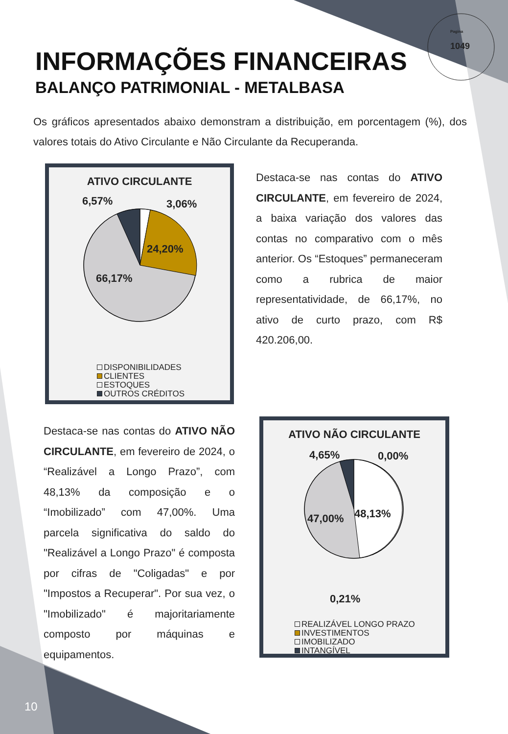Pagina
1049
INFORMAÇÕES FINANCEIRAS
BALANÇO PATRIMONIAL - METALBASA
Os gráficos apresentados abaixo demonstram a distribuição, em porcentagem (%), dos valores totais do Ativo Circulante e Não Circulante da Recuperanda.
ATIVO CIRCULANTE
6,57% 3,06%
24,20%
66,17%
DISPONIBILIDADES
CLIENTES
ESTOQUES
OUTROS CRÉDITOS
Destaca-se nas contas do ATIVO CIRCULANTE, em fevereiro de 2024, a baixa variação dos valores das contas no comparativo com o mês anterior. Os “Estoques” permaneceram como a rubrica de maior representatividade, de 66,17%, no ativo de curto prazo, com R$ 420.206,00.
Destaca-se nas contas do ATIVO NÃO CIRCULANTE, em fevereiro de 2024, o “Realizável a Longo Prazo”, com 48,13% da composição e o “Imobilizado” com 47,00%. Uma parcela significativa do saldo do "Realizável a Longo Prazo" é composta por cifras de "Coligadas" e por "Impostos a Recuperar". Por sua vez, o "Imobilizado" é majoritariamente composto por máquinas e equipamentos.
ATIVO NÃO CIRCULANTE
4,65% 0,00%
48,13%
47,00%
0,21%
REALIZÁVEL LONGO PRAZO
INVESTIMENTOS
IMOBILIZADO
INTANGÍVEL
10